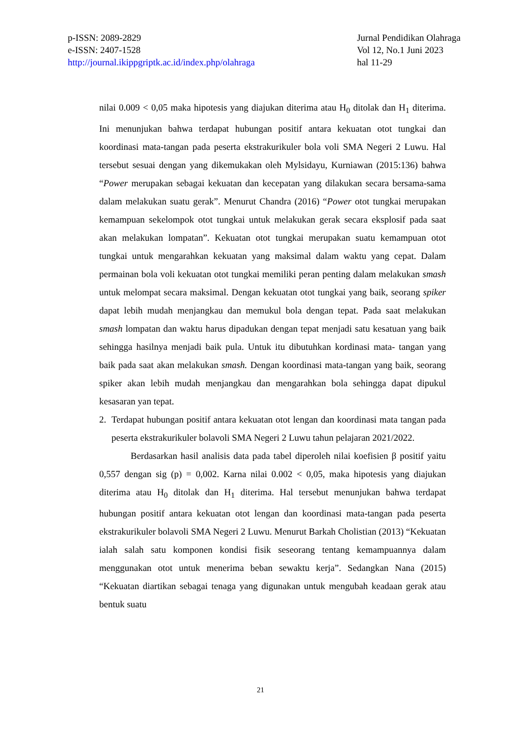p-ISSN: 2089-2829
e-ISSN: 2407-1528
http://journal.ikippgriptk.ac.id/index.php/olahraga
Jurnal Pendidikan Olahraga
Vol 12, No.1 Juni 2023
hal 11-29
nilai 0.009 < 0,05 maka hipotesis yang diajukan diterima atau H<sub>0</sub> ditolak dan H<sub>1</sub> diterima. Ini menunjukan bahwa terdapat hubungan positif antara kekuatan otot tungkai dan koordinasi mata-tangan pada peserta ekstrakurikuler bola voli SMA Negeri 2 Luwu. Hal tersebut sesuai dengan yang dikemukakan oleh Mylsidayu, Kurniawan (2015:136) bahwa “Power merupakan sebagai kekuatan dan kecepatan yang dilakukan secara bersama-sama dalam melakukan suatu gerak”. Menurut Chandra (2016) “Power otot tungkai merupakan kemampuan sekelompok otot tungkai untuk melakukan gerak secara eksplosif pada saat akan melakukan lompatan”. Kekuatan otot tungkai merupakan suatu kemampuan otot tungkai untuk mengarahkan kekuatan yang maksimal dalam waktu yang cepat. Dalam permainan bola voli kekuatan otot tungkai memiliki peran penting dalam melakukan smash untuk melompat secara maksimal. Dengan kekuatan otot tungkai yang baik, seorang spiker dapat lebih mudah menjangkau dan memukul bola dengan tepat. Pada saat melakukan smash lompatan dan waktu harus dipadukan dengan tepat menjadi satu kesatuan yang baik sehingga hasilnya menjadi baik pula. Untuk itu dibutuhkan kordinasi mata- tangan yang baik pada saat akan melakukan smash. Dengan koordinasi mata-tangan yang baik, seorang spiker akan lebih mudah menjangkau dan mengarahkan bola sehingga dapat dipukul kesasaran yan tepat.
2. Terdapat hubungan positif antara kekuatan otot lengan dan koordinasi mata tangan pada peserta ekstrakurikuler bolavoli SMA Negeri 2 Luwu tahun pelajaran 2021/2022.
Berdasarkan hasil analisis data pada tabel diperoleh nilai koefisien β positif yaitu 0,557 dengan sig (p) = 0,002. Karna nilai 0.002 < 0,05, maka hipotesis yang diajukan diterima atau H<sub>0</sub> ditolak dan H<sub>1</sub> diterima. Hal tersebut menunjukan bahwa terdapat hubungan positif antara kekuatan otot lengan dan koordinasi mata-tangan pada peserta ekstrakurikuler bolavoli SMA Negeri 2 Luwu. Menurut Barkah Cholistian (2013) “Kekuatan ialah salah satu komponen kondisi fisik seseorang tentang kemampuannya dalam menggunakan otot untuk menerima beban sewaktu kerja”. Sedangkan Nana (2015) “Kekuatan diartikan sebagai tenaga yang digunakan untuk mengubah keadaan gerak atau bentuk suatu
21